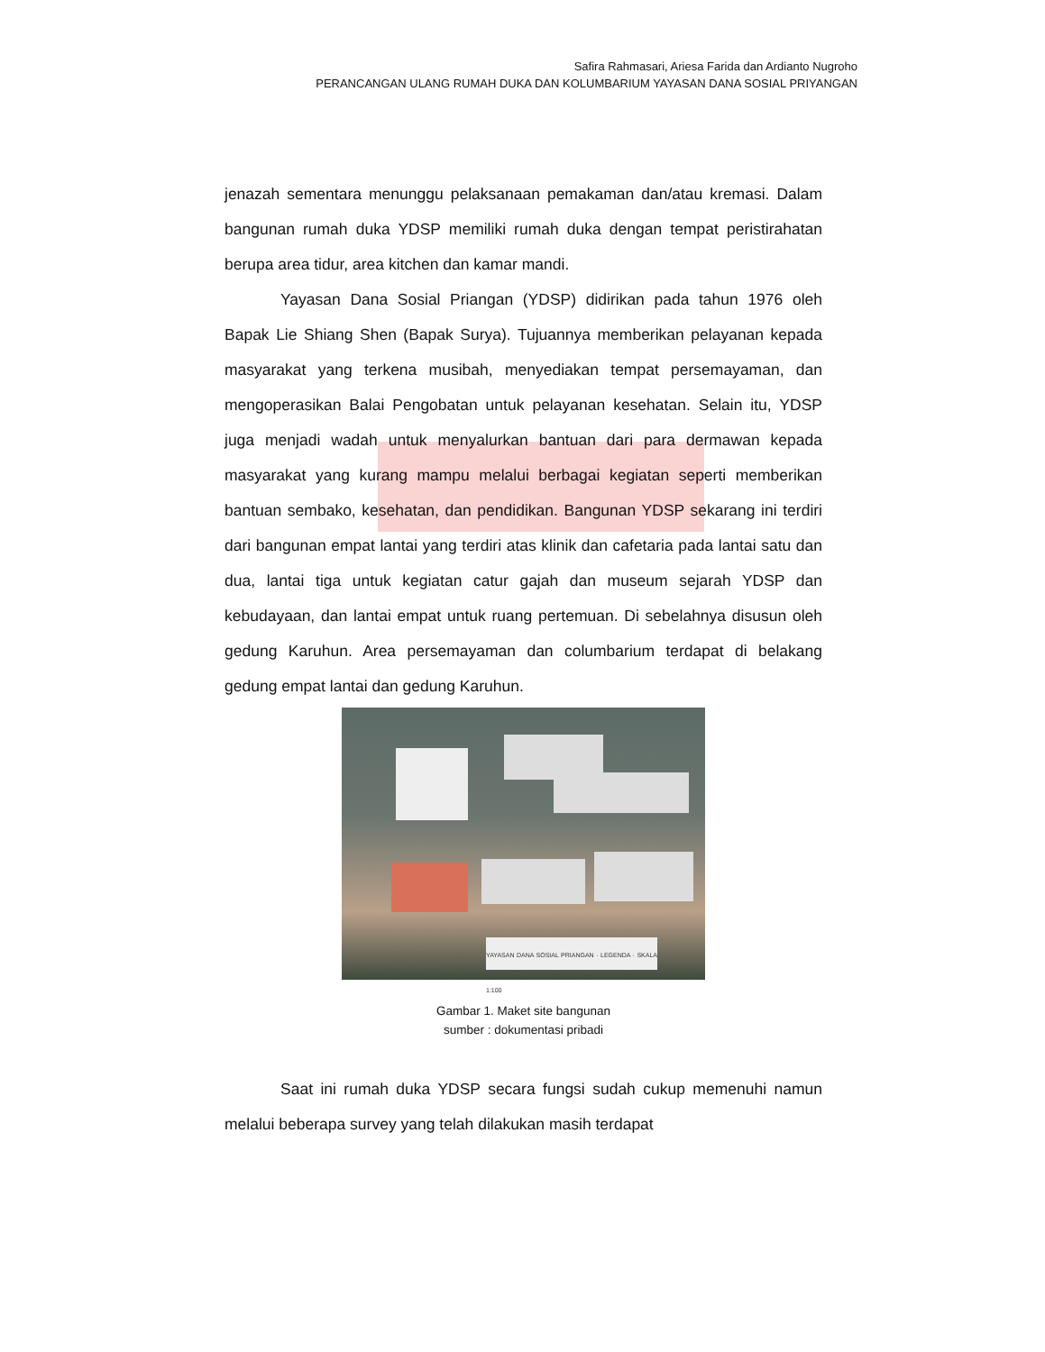Safira Rahmasari, Ariesa Farida dan Ardianto Nugroho
PERANCANGAN ULANG RUMAH DUKA DAN KOLUMBARIUM YAYASAN DANA SOSIAL PRIYANGAN
jenazah sementara menunggu pelaksanaan pemakaman dan/atau kremasi. Dalam bangunan rumah duka YDSP memiliki rumah duka dengan tempat peristirahatan berupa area tidur, area kitchen dan kamar mandi.
Yayasan Dana Sosial Priangan (YDSP) didirikan pada tahun 1976 oleh Bapak Lie Shiang Shen (Bapak Surya). Tujuannya memberikan pelayanan kepada masyarakat yang terkena musibah, menyediakan tempat persemayaman, dan mengoperasikan Balai Pengobatan untuk pelayanan kesehatan. Selain itu, YDSP juga menjadi wadah untuk menyalurkan bantuan dari para dermawan kepada masyarakat yang kurang mampu melalui berbagai kegiatan seperti memberikan bantuan sembako, kesehatan, dan pendidikan. Bangunan YDSP sekarang ini terdiri dari bangunan empat lantai yang terdiri atas klinik dan cafetaria pada lantai satu dan dua, lantai tiga untuk kegiatan catur gajah dan museum sejarah YDSP dan kebudayaan, dan lantai empat untuk ruang pertemuan. Di sebelahnya disusun oleh gedung Karuhun. Area persemayaman dan columbarium terdapat di belakang gedung empat lantai dan gedung Karuhun.
YAYASAN DANA SOSIAL PRIANGAN · LEGENDA · SKALA 1:100
Gambar 1. Maket site bangunan
sumber : dokumentasi pribadi
Saat ini rumah duka YDSP secara fungsi sudah cukup memenuhi namun melalui beberapa survey yang telah dilakukan masih terdapat